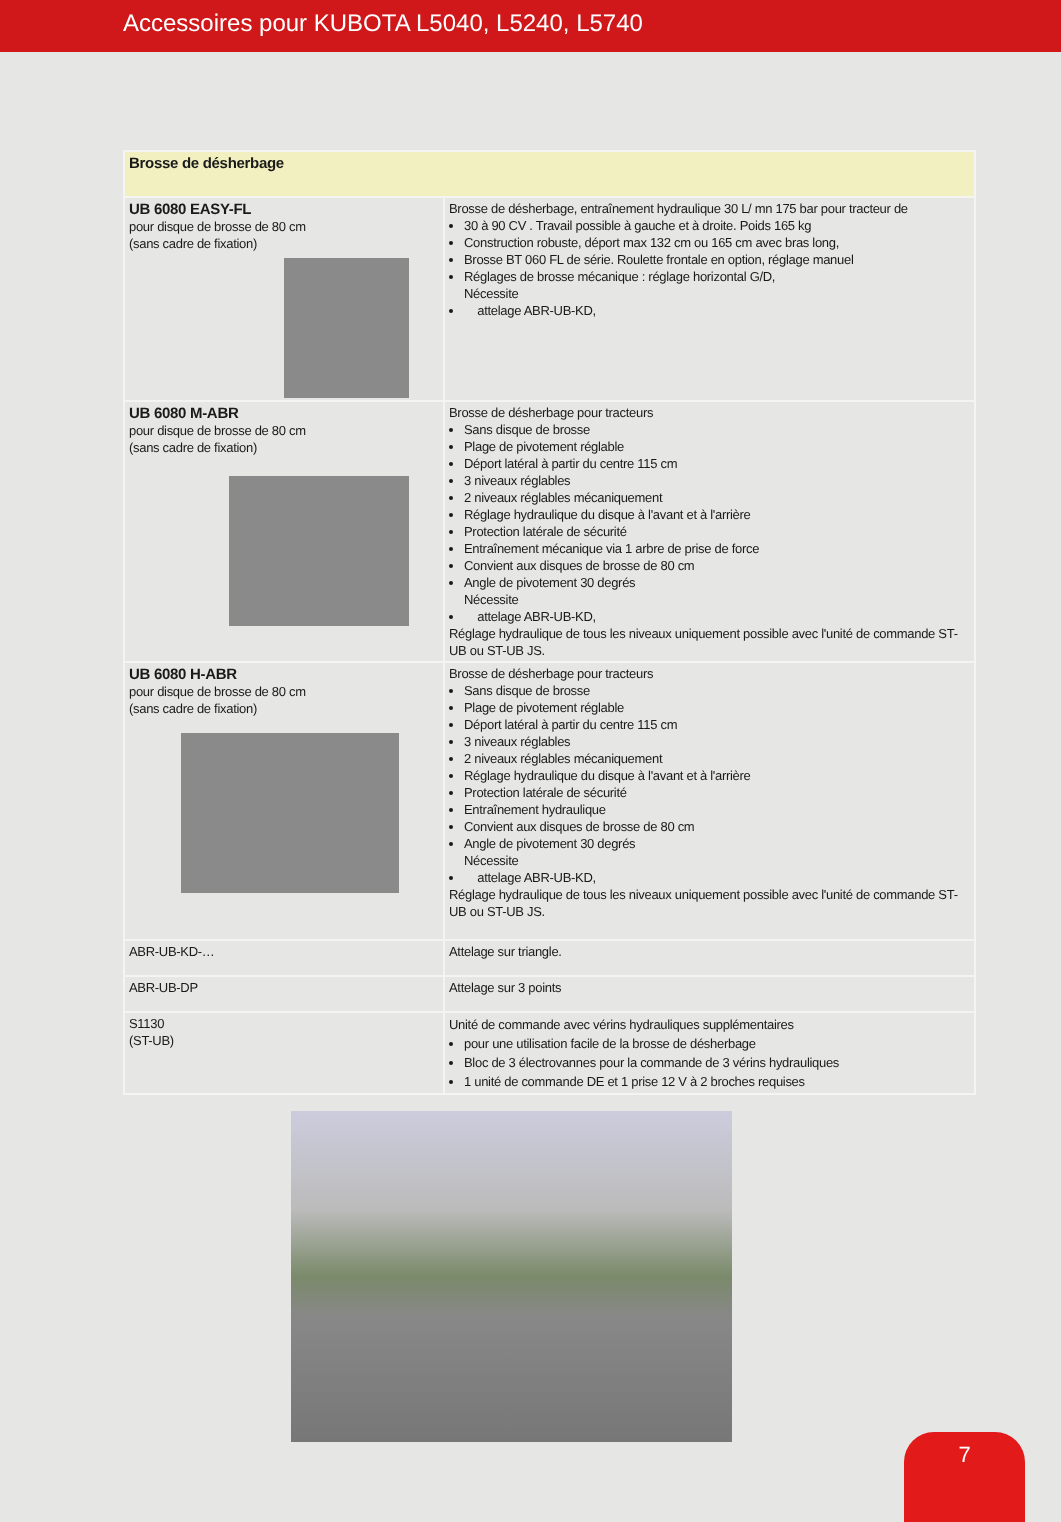Accessoires pour KUBOTA L5040, L5240, L5740
| Brosse de désherbage | |
| UB 6080 EASY-FL pour disque de brosse de 80 cm (sans cadre de fixation) | Brosse de désherbage, entraînement hydraulique 30 L/ mn 175 bar pour tracteur de 30 à 90 CV . Travail possible à gauche et à droite. Poids 165 kg Construction robuste, déport max 132 cm ou 165 cm avec bras long, Brosse BT 060 FL de série. Roulette frontale en option, réglage manuel Réglages de brosse mécanique : réglage horizontal G/D, Nécessite attelage ABR-UB-KD, |
| UB 6080 M-ABR pour disque de brosse de 80 cm (sans cadre de fixation) | Brosse de désherbage pour tracteurs Sans disque de brosse Plage de pivotement réglable Déport latéral à partir du centre 115 cm 3 niveaux réglables 2 niveaux réglables mécaniquement Réglage hydraulique du disque à l'avant et à l'arrière Protection latérale de sécurité Entraînement mécanique via 1 arbre de prise de force Convient aux disques de brosse de 80 cm Angle de pivotement 30 degrés Nécessite attelage ABR-UB-KD, Réglage hydraulique de tous les niveaux uniquement possible avec l'unité de commande ST-UB ou ST-UB JS. |
| UB 6080 H-ABR pour disque de brosse de 80 cm (sans cadre de fixation) | Brosse de désherbage pour tracteurs Sans disque de brosse Plage de pivotement réglable Déport latéral à partir du centre 115 cm 3 niveaux réglables 2 niveaux réglables mécaniquement Réglage hydraulique du disque à l'avant et à l'arrière Protection latérale de sécurité Entraînement hydraulique Convient aux disques de brosse de 80 cm Angle de pivotement 30 degrés Nécessite attelage ABR-UB-KD, Réglage hydraulique de tous les niveaux uniquement possible avec l'unité de commande ST-UB ou ST-UB JS. |
| ABR-UB-KD-… | Attelage sur triangle. |
| ABR-UB-DP | Attelage sur 3 points |
| S1130 (ST-UB) | Unité de commande avec vérins hydrauliques supplémentaires pour une utilisation facile de la brosse de désherbage Bloc de 3 électrovannes pour la commande de 3 vérins hydrauliques 1 unité de commande DE et 1 prise 12 V à 2 broches requises |
7